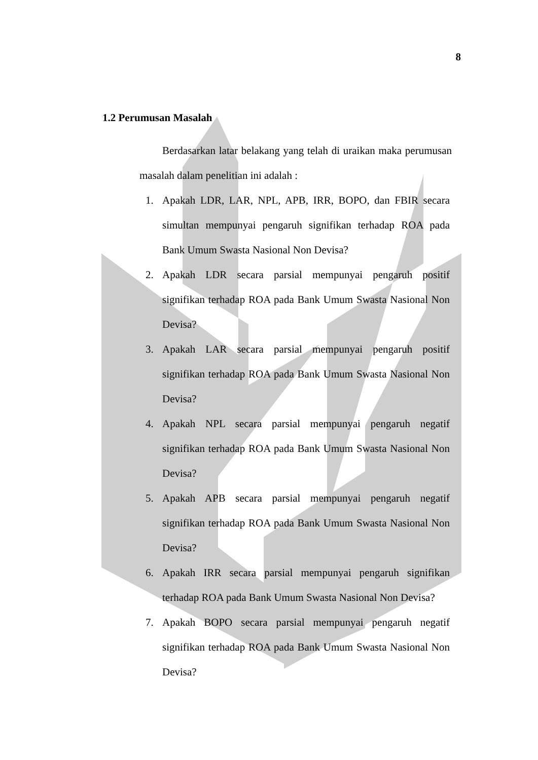8
1.2 Perumusan Masalah
Berdasarkan latar belakang yang telah di uraikan maka perumusan masalah dalam penelitian ini adalah :
1. Apakah LDR, LAR, NPL, APB, IRR, BOPO, dan FBIR secara simultan mempunyai pengaruh signifikan terhadap ROA pada Bank Umum Swasta Nasional Non Devisa?
2. Apakah LDR secara parsial mempunyai pengaruh positif signifikan terhadap ROA pada Bank Umum Swasta Nasional Non Devisa?
3. Apakah LAR secara parsial mempunyai pengaruh positif signifikan terhadap ROA pada Bank Umum Swasta Nasional Non Devisa?
4. Apakah NPL secara parsial mempunyai pengaruh negatif signifikan terhadap ROA pada Bank Umum Swasta Nasional Non Devisa?
5. Apakah APB secara parsial mempunyai pengaruh negatif signifikan terhadap ROA pada Bank Umum Swasta Nasional Non Devisa?
6. Apakah IRR secara parsial mempunyai pengaruh signifikan terhadap ROA pada Bank Umum Swasta Nasional Non Devisa?
7. Apakah BOPO secara parsial mempunyai pengaruh negatif signifikan terhadap ROA pada Bank Umum Swasta Nasional Non Devisa?